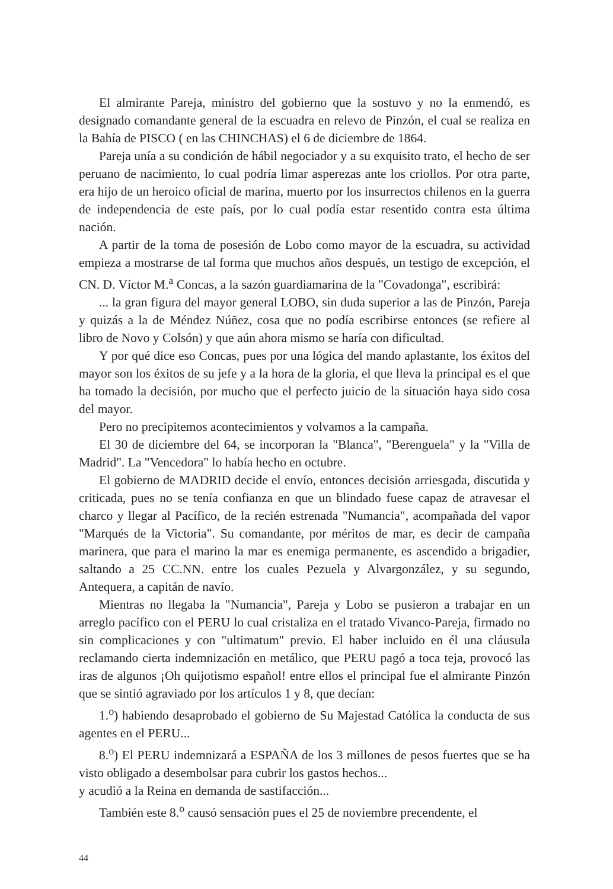El almirante Pareja, ministro del gobierno que la sostuvo y no la enmendó, es designado comandante general de la escuadra en relevo de Pinzón, el cual se realiza en la Bahía de PISCO ( en las CHINCHAS) el 6 de diciembre de 1864.
Pareja unía a su condición de hábil negociador y a su exquisito trato, el hecho de ser peruano de nacimiento, lo cual podría limar asperezas ante los criollos. Por otra parte, era hijo de un heroico oficial de marina, muerto por los insurrectos chilenos en la guerra de independencia de este país, por lo cual podía estar resentido contra esta última nación.
A partir de la toma de posesión de Lobo como mayor de la escuadra, su actividad empieza a mostrarse de tal forma que muchos años después, un testigo de excepción, el CN. D. Víctor M.<sup>a</sup> Concas, a la sazón guardiamarina de la "Covadonga", escribirá:
... la gran figura del mayor general LOBO, sin duda superior a las de Pinzón, Pareja y quizás a la de Méndez Núñez, cosa que no podía escribirse entonces (se refiere al libro de Novo y Colsón) y que aún ahora mismo se haría con dificultad.
Y por qué dice eso Concas, pues por una lógica del mando aplastante, los éxitos del mayor son los éxitos de su jefe y a la hora de la gloria, el que lleva la principal es el que ha tomado la decisión, por mucho que el perfecto juicio de la situación haya sido cosa del mayor.
Pero no precipitemos acontecimientos y volvamos a la campaña.
El 30 de diciembre del 64, se incorporan la "Blanca", "Berenguela" y la "Villa de Madrid". La "Vencedora" lo había hecho en octubre.
El gobierno de MADRID decide el envío, entonces decisión arriesgada, discutida y criticada, pues no se tenía confianza en que un blindado fuese capaz de atravesar el charco y llegar al Pacífico, de la recién estrenada "Numancia", acompañada del vapor "Marqués de la Victoria". Su comandante, por méritos de mar, es decir de campaña marinera, que para el marino la mar es enemiga permanente, es ascendido a brigadier, saltando a 25 CC.NN. entre los cuales Pezuela y Alvargonzález, y su segundo, Antequera, a capitán de navío.
Mientras no llegaba la "Numancia", Pareja y Lobo se pusieron a trabajar en un arreglo pacífico con el PERU lo cual cristaliza en el tratado Vivanco-Pareja, firmado no sin complicaciones y con "ultimatum" previo. El haber incluido en él una cláusula reclamando cierta indemnización en metálico, que PERU pagó a toca teja, provocó las iras de algunos ¡Oh quijotismo español! entre ellos el principal fue el almirante Pinzón que se sintió agraviado por los artículos 1 y 8, que decían:
1.<sup>o</sup>) habiendo desaprobado el gobierno de Su Majestad Católica la conducta de sus agentes en el PERU...
8.<sup>o</sup>) El PERU indemnizará a ESPAÑA de los 3 millones de pesos fuertes que se ha visto obligado a desembolsar para cubrir los gastos hechos...
y acudió a la Reina en demanda de sastifacción...
También este 8.<sup>o</sup> causó sensación pues el 25 de noviembre precendente, el
44